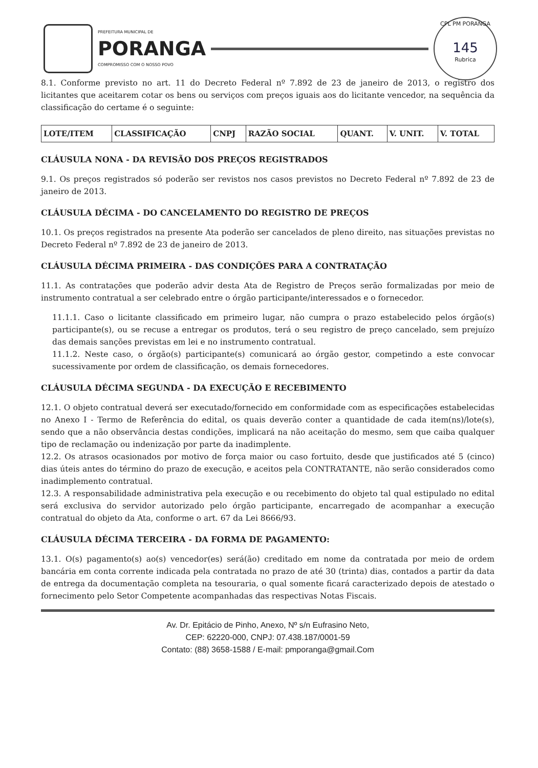PREFEITURA MUNICIPAL DE
PORANGA
COMPROMISSO COM O NOSSO POVO
CPL PM PORANGA
145
Rubrica
8.1. Conforme previsto no art. 11 do Decreto Federal nº 7.892 de 23 de janeiro de 2013, o registro dos licitantes que aceitarem cotar os bens ou serviços com preços iguais aos do licitante vencedor, na sequência da classificação do certame é o seguinte:
| LOTE/ITEM | CLASSIFICAÇÃO | CNPJ | RAZÃO SOCIAL | QUANT. | V. UNIT. | V. TOTAL |
| --- | --- | --- | --- | --- | --- | --- |
CLÁUSULA NONA - DA REVISÃO DOS PREÇOS REGISTRADOS
9.1. Os preços registrados só poderão ser revistos nos casos previstos no Decreto Federal nº 7.892 de 23 de janeiro de 2013.
CLÁUSULA DÉCIMA - DO CANCELAMENTO DO REGISTRO DE PREÇOS
10.1. Os preços registrados na presente Ata poderão ser cancelados de pleno direito, nas situações previstas no Decreto Federal nº 7.892 de 23 de janeiro de 2013.
CLÁUSULA DÉCIMA PRIMEIRA - DAS CONDIÇÕES PARA A CONTRATAÇÃO
11.1. As contratações que poderão advir desta Ata de Registro de Preços serão formalizadas por meio de instrumento contratual a ser celebrado entre o órgão participante/interessados e o fornecedor.
11.1.1. Caso o licitante classificado em primeiro lugar, não cumpra o prazo estabelecido pelos órgão(s) participante(s), ou se recuse a entregar os produtos, terá o seu registro de preço cancelado, sem prejuízo das demais sanções previstas em lei e no instrumento contratual.
11.1.2. Neste caso, o órgão(s) participante(s) comunicará ao órgão gestor, competindo a este convocar sucessivamente por ordem de classificação, os demais fornecedores.
CLÁUSULA DÉCIMA SEGUNDA - DA EXECUÇÃO E RECEBIMENTO
12.1. O objeto contratual deverá ser executado/fornecido em conformidade com as especificações estabelecidas no Anexo I - Termo de Referência do edital, os quais deverão conter a quantidade de cada item(ns)/lote(s), sendo que a não observância destas condições, implicará na não aceitação do mesmo, sem que caiba qualquer tipo de reclamação ou indenização por parte da inadimplente.
12.2. Os atrasos ocasionados por motivo de força maior ou caso fortuito, desde que justificados até 5 (cinco) dias úteis antes do término do prazo de execução, e aceitos pela CONTRATANTE, não serão considerados como inadimplemento contratual.
12.3. A responsabilidade administrativa pela execução e ou recebimento do objeto tal qual estipulado no edital será exclusiva do servidor autorizado pelo órgão participante, encarregado de acompanhar a execução contratual do objeto da Ata, conforme o art. 67 da Lei 8666/93.
CLÁUSULA DÉCIMA TERCEIRA - DA FORMA DE PAGAMENTO:
13.1. O(s) pagamento(s) ao(s) vencedor(es) será(ão) creditado em nome da contratada por meio de ordem bancária em conta corrente indicada pela contratada no prazo de até 30 (trinta) dias, contados a partir da data de entrega da documentação completa na tesouraria, o qual somente ficará caracterizado depois de atestado o fornecimento pelo Setor Competente acompanhadas das respectivas Notas Fiscais.
Av. Dr. Epitácio de Pinho, Anexo, Nº s/n Eufrasino Neto,
CEP: 62220-000, CNPJ: 07.438.187/0001-59
Contato: (88) 3658-1588 / E-mail: pmporanga@gmail.Com